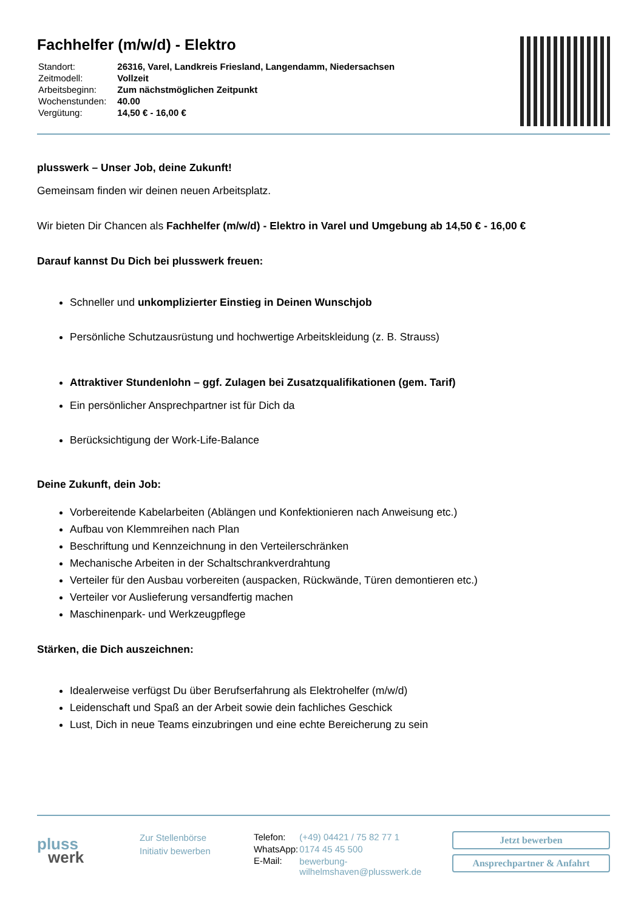Fachhelfer (m/w/d) - Elektro
| Standort: | 26316, Varel, Landkreis Friesland, Langendamm, Niedersachsen |
| Zeitmodell: | Vollzeit |
| Arbeitsbeginn: | Zum nächstmöglichen Zeitpunkt |
| Wochenstunden: | 40.00 |
| Vergütung: | 14,50 € - 16,00 € |
plusswerk – Unser Job, deine Zukunft!
Gemeinsam finden wir deinen neuen Arbeitsplatz.
Wir bieten Dir Chancen als Fachhelfer (m/w/d) - Elektro in Varel und Umgebung ab 14,50 € - 16,00 €
Darauf kannst Du Dich bei plusswerk freuen:
Schneller und unkomplizierter Einstieg in Deinen Wunschjob
Persönliche Schutzausrüstung und hochwertige Arbeitskleidung (z. B. Strauss)
Attraktiver Stundenlohn – ggf. Zulagen bei Zusatzqualifikationen (gem. Tarif)
Ein persönlicher Ansprechpartner ist für Dich da
Berücksichtigung der Work-Life-Balance
Deine Zukunft, dein Job:
Vorbereitende Kabelarbeiten (Ablängen und Konfektionieren nach Anweisung etc.)
Aufbau von Klemmreihen nach Plan
Beschriftung und Kennzeichnung in den Verteilerschränken
Mechanische Arbeiten in der Schaltschrankverdrahtung
Verteiler für den Ausbau vorbereiten (auspacken, Rückwände, Türen demontieren etc.)
Verteiler vor Auslieferung versandfertig machen
Maschinenpark- und Werkzeugpflege
Stärken, die Dich auszeichnen:
Idealerweise verfügst Du über Berufserfahrung als Elektrohelfer (m/w/d)
Leidenschaft und Spaß an der Arbeit sowie dein fachliches Geschick
Lust, Dich in neue Teams einzubringen und eine echte Bereicherung zu sein
pluss
werk
Zur Stellenbörse
Initiativ bewerben
| Telefon: | (+49) 04421 / 75 82 77 1 |
| WhatsApp: | 0174 45 45 500 |
| E-Mail: | bewerbung-wilhelmshaven@plusswerk.de |
Jetzt bewerben
Ansprechpartner & Anfahrt